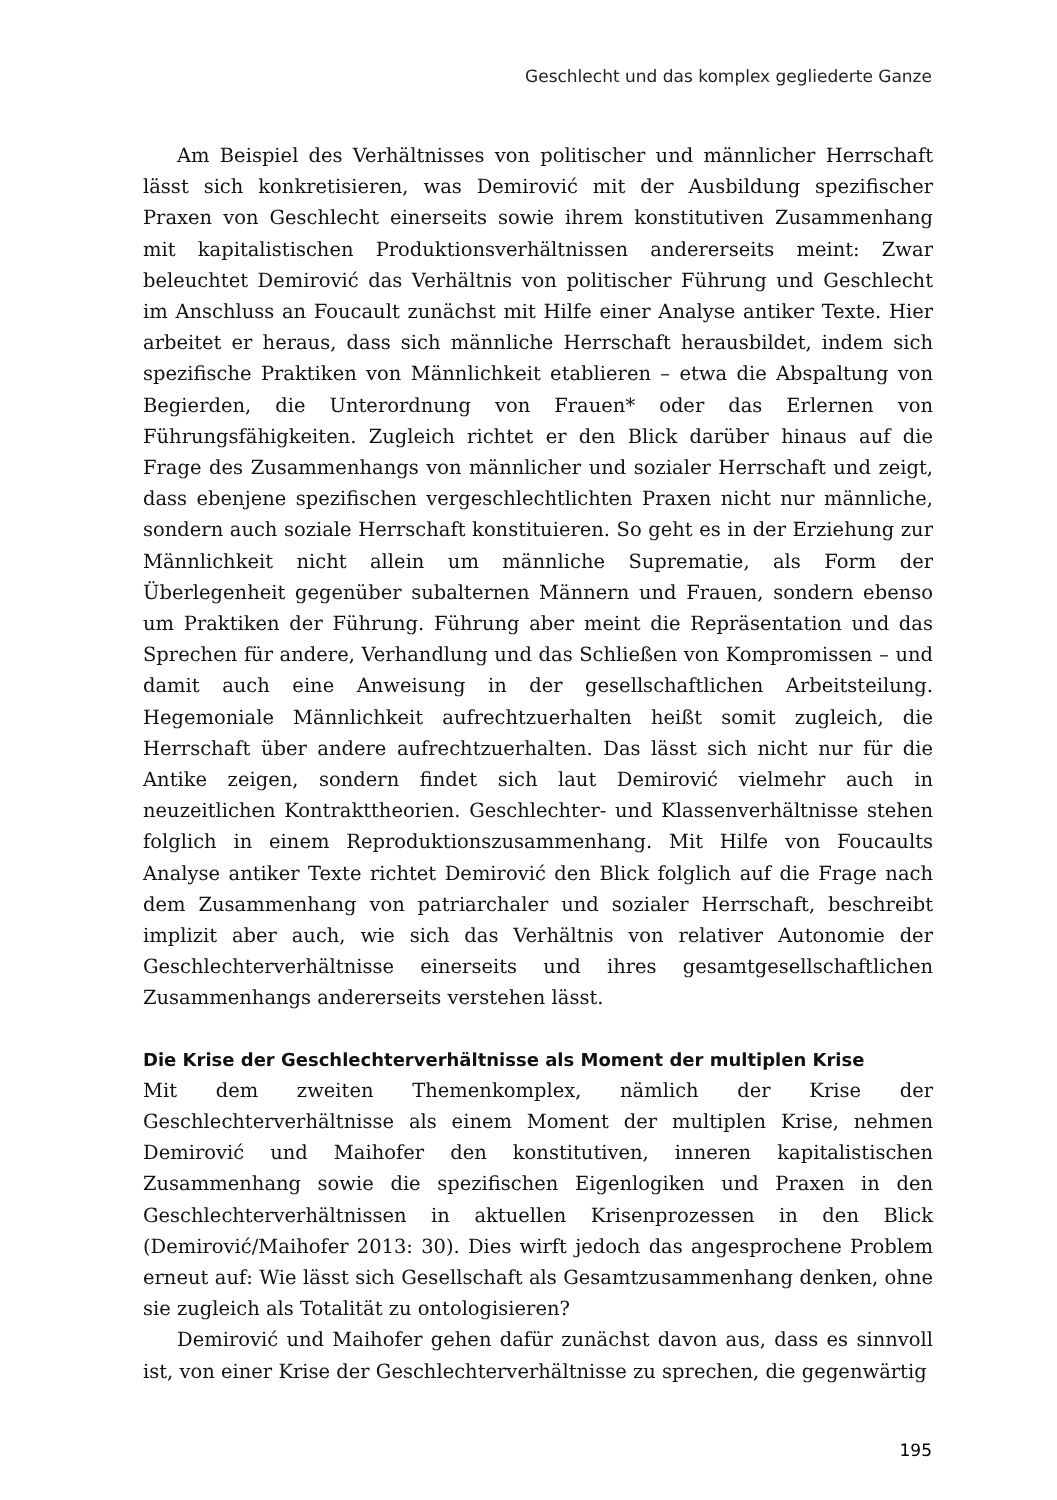Geschlecht und das komplex gegliederte Ganze
Am Beispiel des Verhältnisses von politischer und männlicher Herrschaft lässt sich konkretisieren, was Demirović mit der Ausbildung spezifischer Praxen von Geschlecht einerseits sowie ihrem konstitutiven Zusammenhang mit kapitalistischen Produktionsverhältnissen andererseits meint: Zwar beleuchtet Demirović das Verhältnis von politischer Führung und Geschlecht im Anschluss an Foucault zunächst mit Hilfe einer Analyse antiker Texte. Hier arbeitet er heraus, dass sich männliche Herrschaft herausbildet, indem sich spezifische Praktiken von Männlichkeit etablieren – etwa die Abspaltung von Begierden, die Unterordnung von Frauen* oder das Erlernen von Führungsfähigkeiten. Zugleich richtet er den Blick darüber hinaus auf die Frage des Zusammenhangs von männlicher und sozialer Herrschaft und zeigt, dass ebenjene spezifischen vergeschlechtlichten Praxen nicht nur männliche, sondern auch soziale Herrschaft konstituieren. So geht es in der Erziehung zur Männlichkeit nicht allein um männliche Suprematie, als Form der Überlegenheit gegenüber subalternen Männern und Frauen, sondern ebenso um Praktiken der Führung. Führung aber meint die Repräsentation und das Sprechen für andere, Verhandlung und das Schließen von Kompromissen – und damit auch eine Anweisung in der gesellschaftlichen Arbeitsteilung. Hegemoniale Männlichkeit aufrechtzuerhalten heißt somit zugleich, die Herrschaft über andere aufrechtzuerhalten. Das lässt sich nicht nur für die Antike zeigen, sondern findet sich laut Demirović vielmehr auch in neuzeitlichen Kontrakttheorien. Geschlechter- und Klassenverhältnisse stehen folglich in einem Reproduktionszusammenhang. Mit Hilfe von Foucaults Analyse antiker Texte richtet Demirović den Blick folglich auf die Frage nach dem Zusammenhang von patriarchaler und sozialer Herrschaft, beschreibt implizit aber auch, wie sich das Verhältnis von relativer Autonomie der Geschlechterverhältnisse einerseits und ihres gesamtgesellschaftlichen Zusammenhangs andererseits verstehen lässt.
Die Krise der Geschlechterverhältnisse als Moment der multiplen Krise
Mit dem zweiten Themenkomplex, nämlich der Krise der Geschlechterverhältnisse als einem Moment der multiplen Krise, nehmen Demirović und Maihofer den konstitutiven, inneren kapitalistischen Zusammenhang sowie die spezifischen Eigenlogiken und Praxen in den Geschlechterverhältnissen in aktuellen Krisenprozessen in den Blick (Demirović/Maihofer 2013: 30). Dies wirft jedoch das angesprochene Problem erneut auf: Wie lässt sich Gesellschaft als Gesamtzusammenhang denken, ohne sie zugleich als Totalität zu ontologisieren?
Demirović und Maihofer gehen dafür zunächst davon aus, dass es sinnvoll ist, von einer Krise der Geschlechterverhältnisse zu sprechen, die gegenwärtig
195